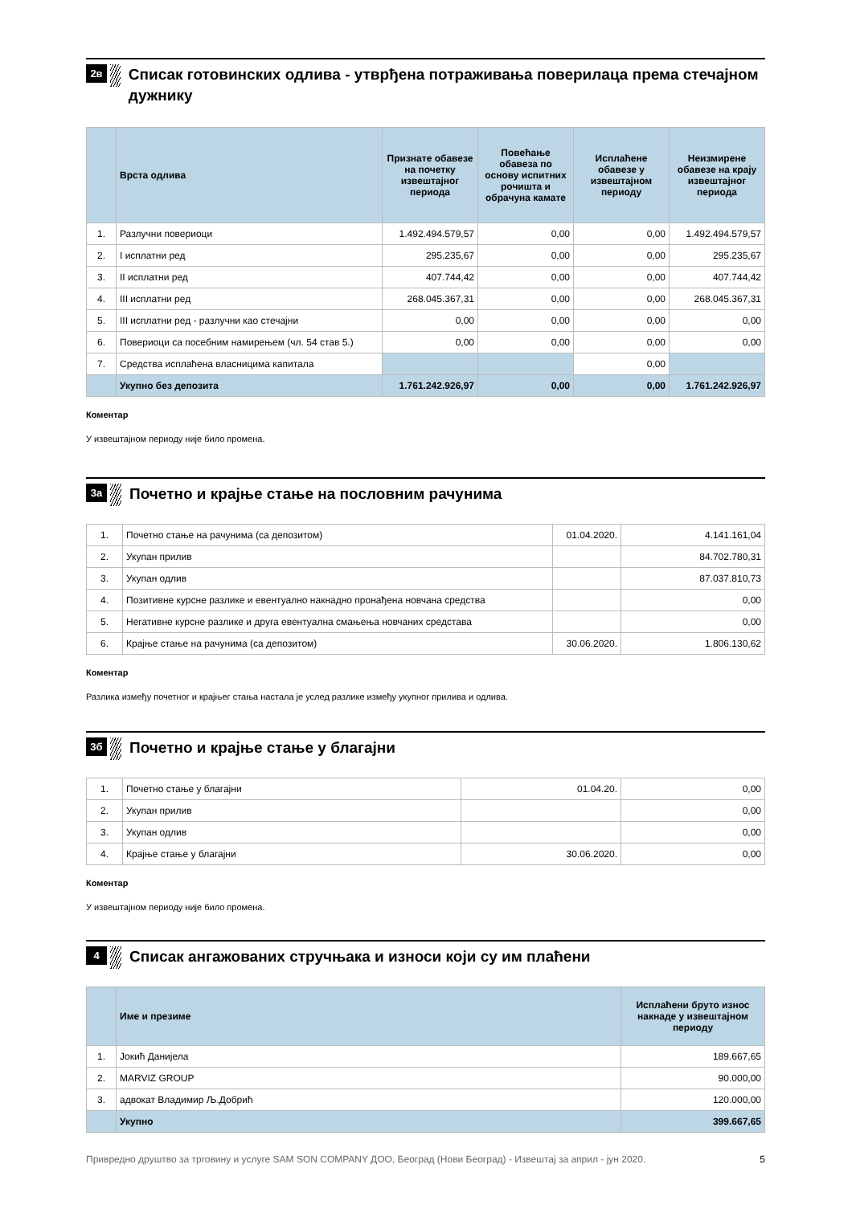2в
Списак готовинских одлива - утврђена потраживања поверилаца према стечајном дужнику
| | Врста одлива | Признате обавезе на почетку извештајног периода | Повећање обавеза по основу испитних рочишта и обрачуна камате | Исплаћене обавезе у извештајном периоду | Неизмирене обавезе на крају извештајног периода |
| --- | --- | --- | --- | --- | --- |
| 1. | Разлучни повериоци | 1.492.494.579,57 | 0,00 | 0,00 | 1.492.494.579,57 |
| 2. | I исплатни ред | 295.235,67 | 0,00 | 0,00 | 295.235,67 |
| 3. | II исплатни ред | 407.744,42 | 0,00 | 0,00 | 407.744,42 |
| 4. | III исплатни ред | 268.045.367,31 | 0,00 | 0,00 | 268.045.367,31 |
| 5. | III исплатни ред - разлучни као стечајни | 0,00 | 0,00 | 0,00 | 0,00 |
| 6. | Повериоци са посебним намирењем (чл. 54 став 5.) | 0,00 | 0,00 | 0,00 | 0,00 |
| 7. | Средства исплаћена власницима капитала | | | 0,00 | |
| | Укупно без депозита | 1.761.242.926,97 | 0,00 | 0,00 | 1.761.242.926,97 |
Коментар
У извештајном периоду није било промена.
3а
Почетно и крајње стање на пословним рачунима
| 1. | Почетно стање на рачунима (са депозитом) | 01.04.2020. | 4.141.161,04 |
| 2. | Укупан прилив | | 84.702.780,31 |
| 3. | Укупан одлив | | 87.037.810,73 |
| 4. | Позитивне курсне разлике и евентуално накнадно пронађена новчана средства | | 0,00 |
| 5. | Негативне курсне разлике и друга евентуална смањења новчаних средстава | | 0,00 |
| 6. | Крајње стање на рачунима (са депозитом) | 30.06.2020. | 1.806.130,62 |
Коментар
Разлика између почетног и крајњег стања настала је услед разлике између укупног прилива и одлива.
3б
Почетно и крајње стање у благајни
| 1. | Почетно стање у благајни | 01.04.20. | 0,00 |
| 2. | Укупан прилив | | 0,00 |
| 3. | Укупан одлив | | 0,00 |
| 4. | Крајње стање у благајни | 30.06.2020. | 0,00 |
Коментар
У извештајном периоду није било промена.
4
Списак ангажованих стручњака и износи који су им плаћени
| | Име и презиме | Исплаћени бруто износ накнаде у извештајном периоду |
| --- | --- | --- |
| 1. | Јокић Данијела | 189.667,65 |
| 2. | MARVIZ GROUP | 90.000,00 |
| 3. | адвокат Владимир Љ.Добрић | 120.000,00 |
| | Укупно | 399.667,65 |
Привредно друштво за трговину и услуге SAM SON COMPANY ДОО, Београд (Нови Београд) - Извештај за април - јун 2020. 5